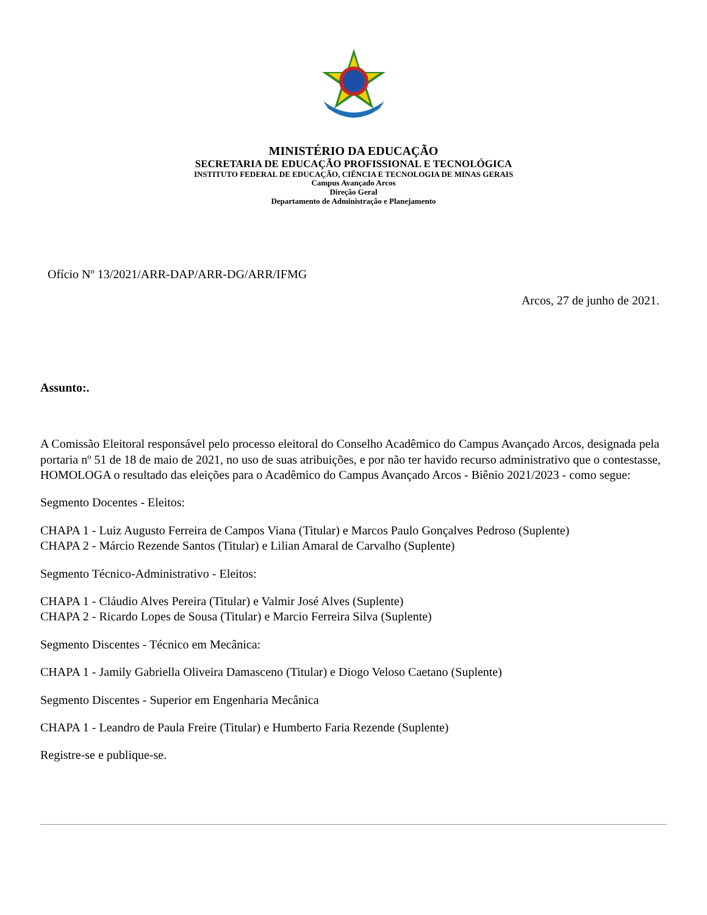MINISTÉRIO DA EDUCAÇÃO
SECRETARIA DE EDUCAÇÃO PROFISSIONAL E TECNOLÓGICA
INSTITUTO FEDERAL DE EDUCAÇÃO, CIÊNCIA E TECNOLOGIA DE MINAS GERAIS
Campus Avançado Arcos
Direção Geral
Departamento de Administração e Planejamento
Ofício Nº 13/2021/ARR-DAP/ARR-DG/ARR/IFMG
Arcos, 27 de junho de 2021.
Assunto:.
A Comissão Eleitoral responsável pelo processo eleitoral do Conselho Acadêmico do Campus Avançado Arcos, designada pela portaria nº 51 de 18 de maio de 2021, no uso de suas atribuições, e por não ter havido recurso administrativo que o contestasse, HOMOLOGA o resultado das eleições para o Acadêmico do Campus Avançado Arcos - Biênio 2021/2023 - como segue:
Segmento Docentes - Eleitos:
CHAPA 1 - Luiz Augusto Ferreira de Campos Viana (Titular) e Marcos Paulo Gonçalves Pedroso (Suplente)
CHAPA 2 - Márcio Rezende Santos (Titular) e Lilian Amaral de Carvalho (Suplente)
Segmento Técnico-Administrativo - Eleitos:
CHAPA 1 - Cláudio Alves Pereira (Titular) e Valmir José Alves (Suplente)
CHAPA 2 - Ricardo Lopes de Sousa (Titular) e Marcio Ferreira Silva (Suplente)
Segmento Discentes - Técnico em Mecânica:
CHAPA 1 - Jamily Gabriella Oliveira Damasceno (Titular) e Diogo Veloso Caetano (Suplente)
Segmento Discentes - Superior em Engenharia Mecânica
CHAPA 1 - Leandro de Paula Freire (Titular) e Humberto Faria Rezende (Suplente)
Registre-se e publique-se.